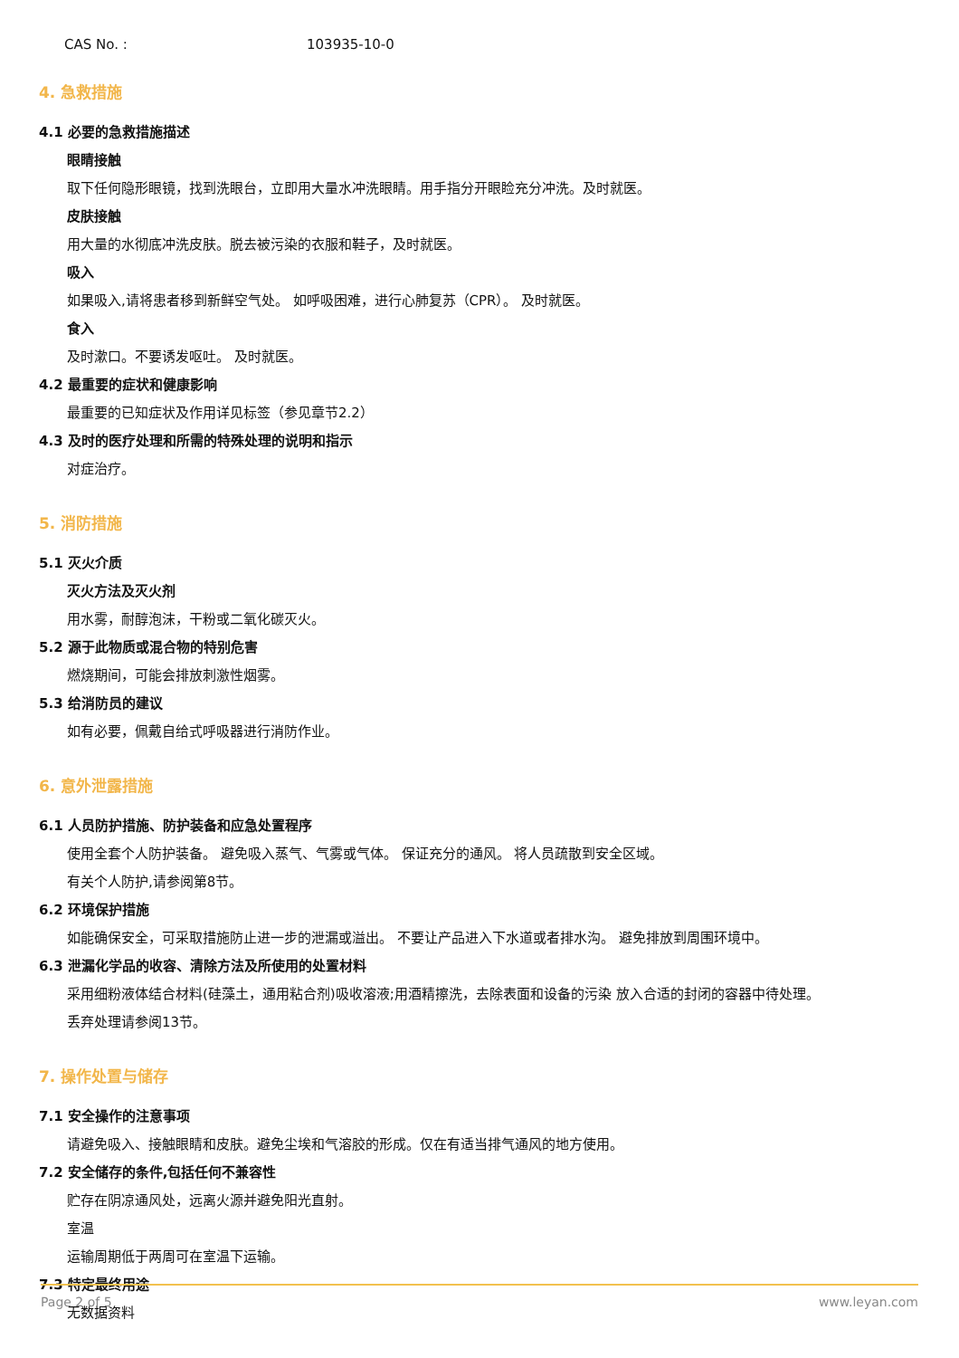CAS No. : 103935-10-0
4. 急救措施
4.1 必要的急救措施描述
眼睛接触
取下任何隐形眼镜，找到洗眼台，立即用大量水冲洗眼睛。用手指分开眼睑充分冲洗。及时就医。
皮肤接触
用大量的水彻底冲洗皮肤。脱去被污染的衣服和鞋子，及时就医。
吸入
如果吸入,请将患者移到新鲜空气处。 如呼吸困难，进行心肺复苏（CPR）。 及时就医。
食入
及时漱口。不要诱发呕吐。 及时就医。
4.2 最重要的症状和健康影响
最重要的已知症状及作用详见标签（参见章节2.2）
4.3 及时的医疗处理和所需的特殊处理的说明和指示
对症治疗。
5. 消防措施
5.1 灭火介质
灭火方法及灭火剂
用水雾，耐醇泡沫，干粉或二氧化碳灭火。
5.2 源于此物质或混合物的特别危害
燃烧期间，可能会排放刺激性烟雾。
5.3 给消防员的建议
如有必要，佩戴自给式呼吸器进行消防作业。
6. 意外泄露措施
6.1 人员防护措施、防护装备和应急处置程序
使用全套个人防护装备。 避免吸入蒸气、气雾或气体。 保证充分的通风。 将人员疏散到安全区域。
有关个人防护,请参阅第8节。
6.2 环境保护措施
如能确保安全，可采取措施防止进一步的泄漏或溢出。 不要让产品进入下水道或者排水沟。 避免排放到周围环境中。
6.3 泄漏化学品的收容、清除方法及所使用的处置材料
采用细粉液体结合材料(硅藻土，通用粘合剂)吸收溶液;用酒精擦洗，去除表面和设备的污染 放入合适的封闭的容器中待处理。
丢弃处理请参阅13节。
7. 操作处置与储存
7.1 安全操作的注意事项
请避免吸入、接触眼睛和皮肤。避免尘埃和气溶胶的形成。仅在有适当排气通风的地方使用。
7.2 安全储存的条件,包括任何不兼容性
贮存在阴凉通风处，远离火源并避免阳光直射。
室温
运输周期低于两周可在室温下运输。
7.3 特定最终用途
无数据资料
Page 2 of 5 www.leyan.com